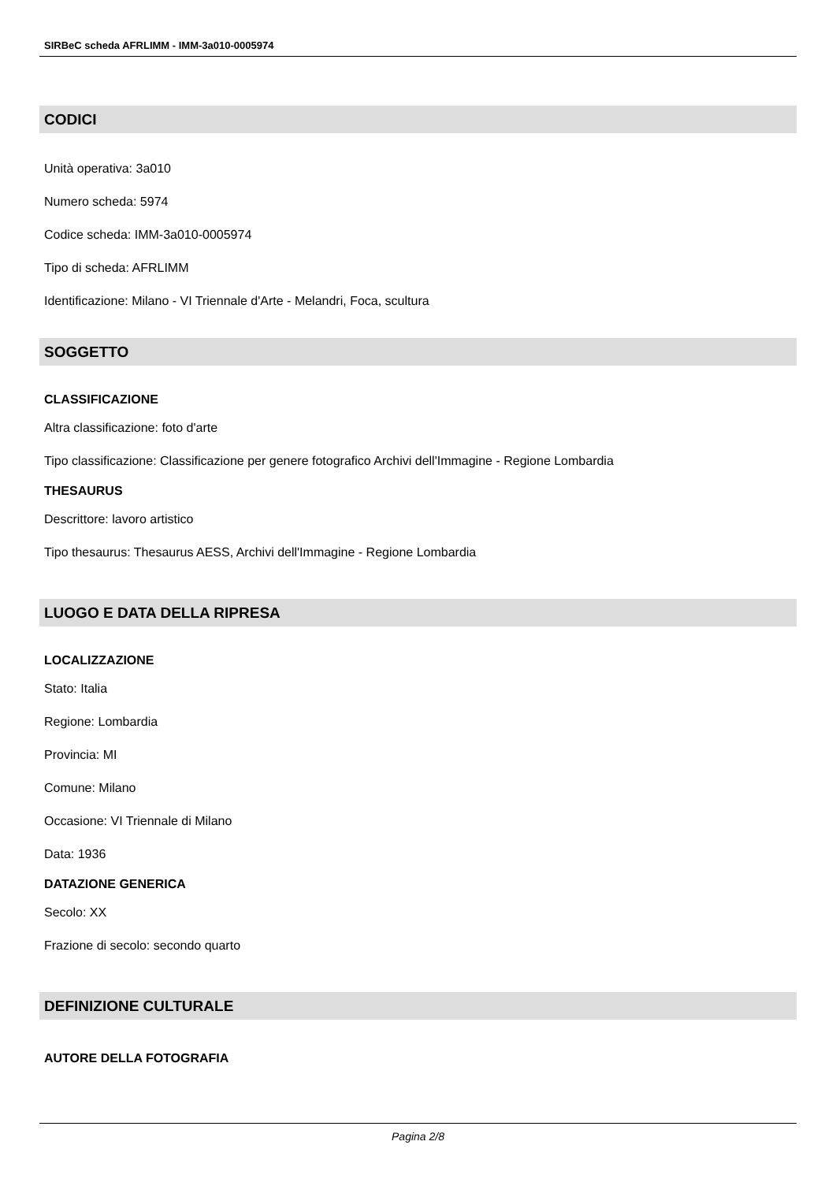SIRBeC scheda AFRLIMM - IMM-3a010-0005974
CODICI
Unità operativa: 3a010
Numero scheda: 5974
Codice scheda: IMM-3a010-0005974
Tipo di scheda: AFRLIMM
Identificazione: Milano - VI Triennale d'Arte - Melandri, Foca, scultura
SOGGETTO
CLASSIFICAZIONE
Altra classificazione: foto d'arte
Tipo classificazione: Classificazione per genere fotografico Archivi dell'Immagine - Regione Lombardia
THESAURUS
Descrittore: lavoro artistico
Tipo thesaurus: Thesaurus AESS, Archivi dell'Immagine - Regione Lombardia
LUOGO E DATA DELLA RIPRESA
LOCALIZZAZIONE
Stato: Italia
Regione: Lombardia
Provincia: MI
Comune: Milano
Occasione: VI Triennale di Milano
Data: 1936
DATAZIONE GENERICA
Secolo: XX
Frazione di secolo: secondo quarto
DEFINIZIONE CULTURALE
AUTORE DELLA FOTOGRAFIA
Pagina 2/8